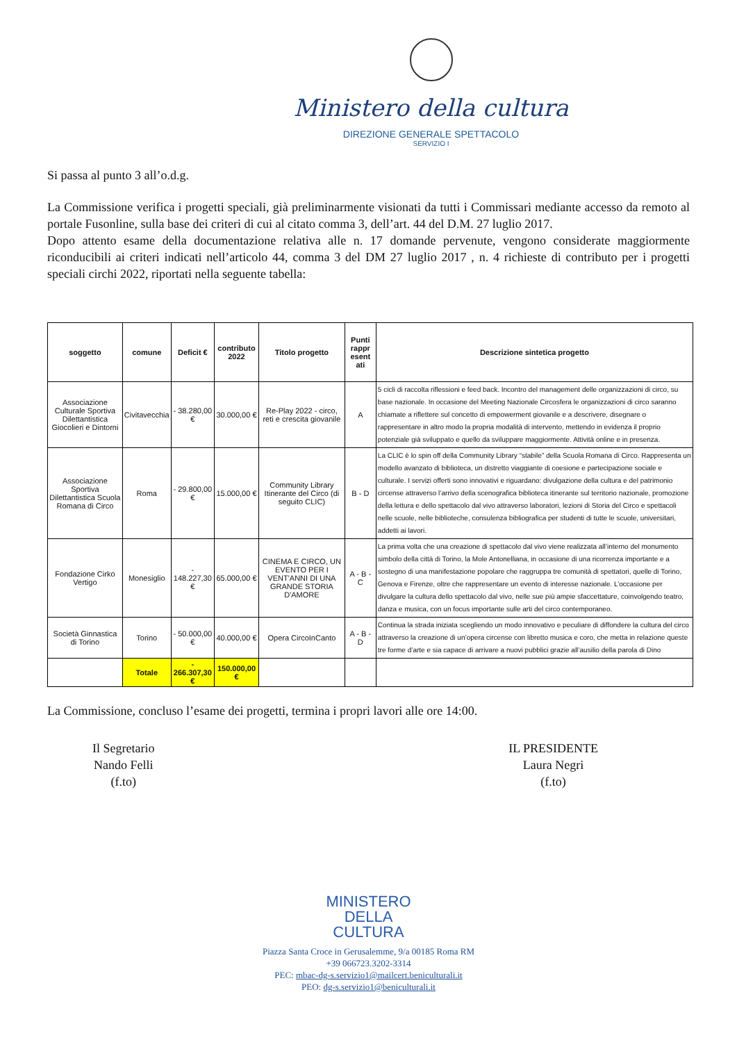Ministero della cultura
DIREZIONE GENERALE SPETTACOLO
SERVIZIO I
Si passa al punto 3 all’o.d.g.
La Commissione verifica i progetti speciali, già preliminarmente visionati da tutti i Commissari mediante accesso da remoto al portale Fusonline, sulla base dei criteri di cui al citato comma 3, dell’art. 44 del D.M. 27 luglio 2017.
Dopo attento esame della documentazione relativa alle n. 17 domande pervenute, vengono considerate maggiormente riconducibili ai criteri indicati nell’articolo 44, comma 3 del DM 27 luglio 2017 , n. 4 richieste di contributo per i progetti speciali circhi 2022, riportati nella seguente tabella:
| soggetto | comune | Deficit € | contributo 2022 | Titolo progetto | Punti rappr esent ati | Descrizione sintetica progetto |
| --- | --- | --- | --- | --- | --- | --- |
| Associazione Culturale Sportiva Dilettantistica Giocolieri e Dintorni | Civitavecchia | - 38.280,00 € | 30.000,00 € | Re-Play 2022 - circo, reti e crescita giovanile | A | 5 cicli di raccolta riflessioni e feed back. Incontro del management delle organizzazioni di circo, su base nazionale. In occasione del Meeting Nazionale Circosfera le organizzazioni di circo saranno chiamate a riflettere sul concetto di empowerment giovanile e a descrivere, disegnare o rappresentare in altro modo la propria modalità di intervento, mettendo in evidenza il proprio potenziale già sviluppato e quello da sviluppare maggiormente. Attività online e in presenza. |
| Associazione Sportiva Dilettantistica Scuola Romana di Circo | Roma | - 29.800,00 € | 15.000,00 € | Community Library Itinerante del Circo (di seguito CLIC) | B - D | La CLIC è lo spin off della Community Library “stabile” della Scuola Romana di Circo. Rappresenta un modello avanzato di biblioteca, un distretto viaggiante di coesione e partecipazione sociale e culturale. I servizi offerti sono innovativi e riguardano: divulgazione della cultura e del patrimonio circense attraverso l’arrivo della scenografica biblioteca itinerante sul territorio nazionale, promozione della lettura e dello spettacolo dal vivo attraverso laboratori, lezioni di Storia del Circo e spettacoli nelle scuole, nelle biblioteche, consulenza bibliografica per studenti di tutte le scuole, universitari, addetti ai lavori. |
| Fondazione Cirko Vertigo | Monesiglio | - 148.227,30 € | 65.000,00 € | CINEMA E CIRCO, UN EVENTO PER I VENT'ANNI DI UNA GRANDE STORIA D'AMORE | A - B - C | La prima volta che una creazione di spettacolo dal vivo viene realizzata all’interno del monumento simbolo della città di Torino, la Mole Antonelliana, in occasione di una ricorrenza importante e a sostegno di una manifestazione popolare che raggruppa tre comunità di spettatori, quelle di Torino, Genova e Firenze, oltre che rappresentare un evento di interesse nazionale. L’occasione per divulgare la cultura dello spettacolo dal vivo, nelle sue più ampie sfaccettature, coinvolgendo teatro, danza e musica, con un focus importante sulle arti del circo contemporaneo. |
| Società Ginnastica di Torino | Torino | - 50.000,00 € | 40.000,00 € | Opera CircoInCanto | A - B - D | Continua la strada iniziata scegliendo un modo innovativo e peculiare di diffondere la cultura del circo attraverso la creazione di un’opera circense con libretto musica e coro, che metta in relazione queste tre forme d’arte e sia capace di arrivare a nuovi pubblici grazie all’ausilio della parola di Dino |
| | Totale | - 266.307,30 € | 150.000,00 € | | | |
La Commissione, concluso l’esame dei progetti, termina i propri lavori alle ore 14:00.
Il Segretario
Nando Felli
(f.to)
IL PRESIDENTE
Laura Negri
(f.to)
MINISTERO
DELLA
CULTURA
Piazza Santa Croce in Gerusalemme, 9/a 00185 Roma RM
+39 066723.3202-3314
PEC: mbac-dg-s.servizio1@mailcert.beniculturali.it
PEO: dg-s.servizio1@beniculturali.it